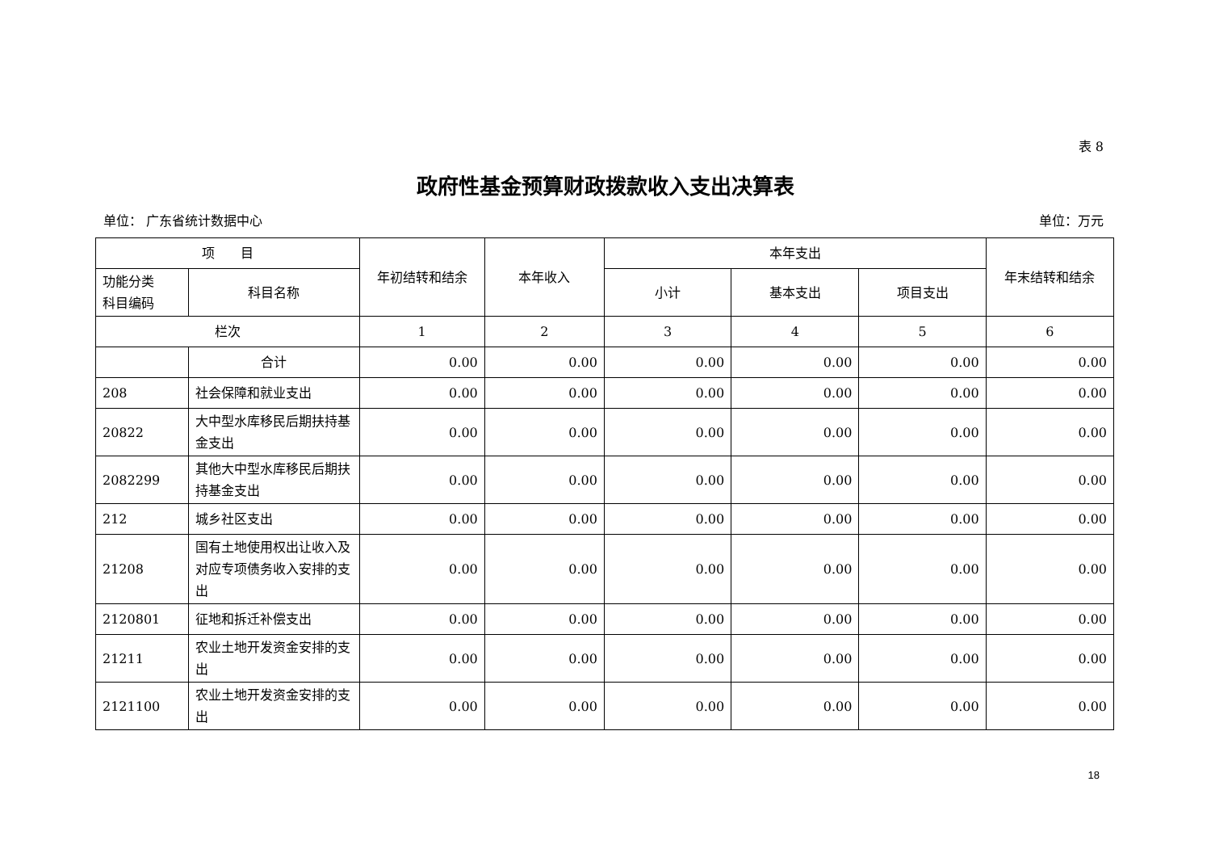表 8
政府性基金预算财政拨款收入支出决算表
单位： 广东省统计数据中心 单位：万元
| 项 目 | | 年初结转和结余 | 本年收入 | 本年支出 | | | 年末结转和结余 |
| --- | --- | --- | --- | --- | --- | --- | --- |
| 功能分类 科目编码 | 科目名称 | | | 小计 | 基本支出 | 项目支出 | |
| 栏次 | | 1 | 2 | 3 | 4 | 5 | 6 |
| | 合计 | 0.00 | 0.00 | 0.00 | 0.00 | 0.00 | 0.00 |
| 208 | 社会保障和就业支出 | 0.00 | 0.00 | 0.00 | 0.00 | 0.00 | 0.00 |
| 20822 | 大中型水库移民后期扶持基金支出 | 0.00 | 0.00 | 0.00 | 0.00 | 0.00 | 0.00 |
| 2082299 | 其他大中型水库移民后期扶持基金支出 | 0.00 | 0.00 | 0.00 | 0.00 | 0.00 | 0.00 |
| 212 | 城乡社区支出 | 0.00 | 0.00 | 0.00 | 0.00 | 0.00 | 0.00 |
| 21208 | 国有土地使用权出让收入及对应专项债务收入安排的支出 | 0.00 | 0.00 | 0.00 | 0.00 | 0.00 | 0.00 |
| 2120801 | 征地和拆迁补偿支出 | 0.00 | 0.00 | 0.00 | 0.00 | 0.00 | 0.00 |
| 21211 | 农业土地开发资金安排的支出 | 0.00 | 0.00 | 0.00 | 0.00 | 0.00 | 0.00 |
| 2121100 | 农业土地开发资金安排的支出 | 0.00 | 0.00 | 0.00 | 0.00 | 0.00 | 0.00 |
18